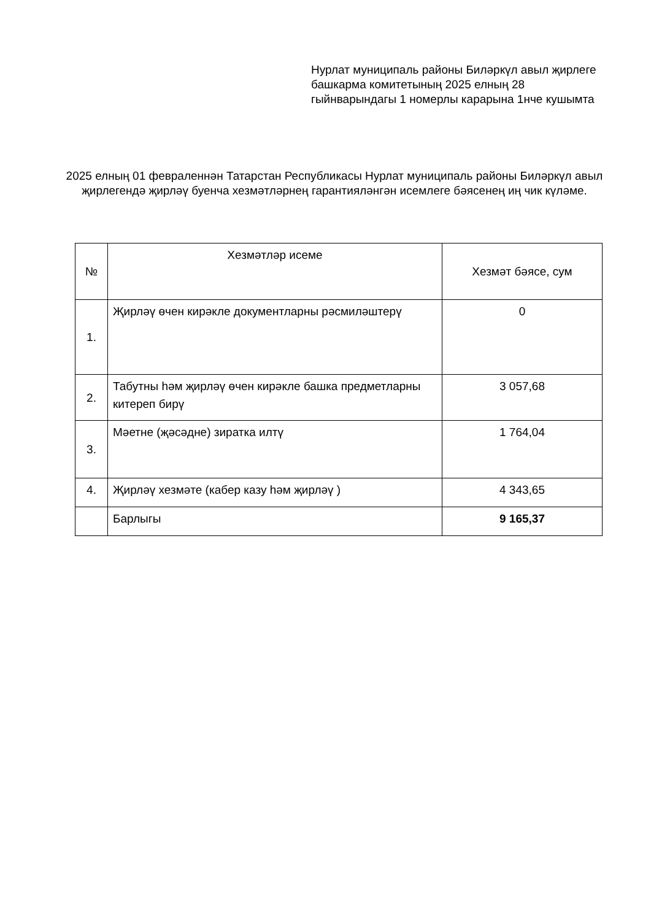Нурлат муниципаль районы Биләркүл авыл җирлеге башкарма комитетының 2025 елның 28 гыйнварындагы 1 номерлы карарына 1нче кушымта
2025 елның 01 февраленнән Татарстан Республикасы Нурлат муниципаль районы Биләркүл авыл җирлегендә җирләү буенча хезмәтләрнең гарантияләнгән исемлеге бәясенең иң чик күләме.
| № | Хезмәтләр исеме | Хезмәт бәясе, сум |
| --- | --- | --- |
| 1. | Җирләү өчен кирәкле документларны рәсмиләштерү | 0 |
| 2. | Табутны һәм җирләү өчен кирәкле башка предметларны китереп бирү | 3 057,68 |
| 3. | Мәетне (җәсәдне) зиратка илтү | 1 764,04 |
| 4. | Җирләү хезмәте (кабер казу һәм җирләү ) | 4 343,65 |
| | Барлыгы | 9 165,37 |